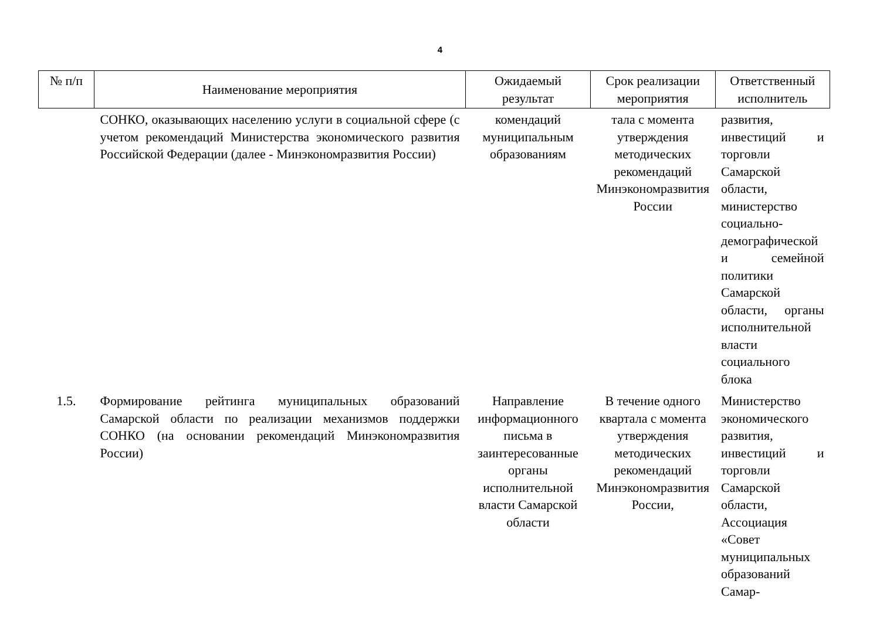4
| № п/п | Наименование мероприятия | Ожидаемый результат | Срок реализации мероприятия | Ответственный исполнитель |
| --- | --- | --- | --- | --- |
| | СОНКО, оказывающих населению услуги в социальной сфере (с учетом рекомендаций Министерства экономического развития Российской Федерации (далее - Минэкономразвития России) | комендаций муниципальным образованиям | тала с момента утверждения методических рекомендаций Минэкономразвития России | развития, инвестиций и торговли Самарской области, министерство социально-демографической и семейной политики Самарской области, органы исполнительной власти социального блока |
| 1.5. | Формирование рейтинга муниципальных образований Самарской области по реализации механизмов поддержки СОНКО (на основании рекомендаций Минэкономразвития России) | Направление информационного письма в заинтересованные органы исполнительной власти Самарской области | В течение одного квартала с момента утверждения методических рекомендаций Минэкономразвития России, | Министерство экономического развития, инвестиций и торговли Самарской области, Ассоциация «Совет муниципальных образований Самар- |